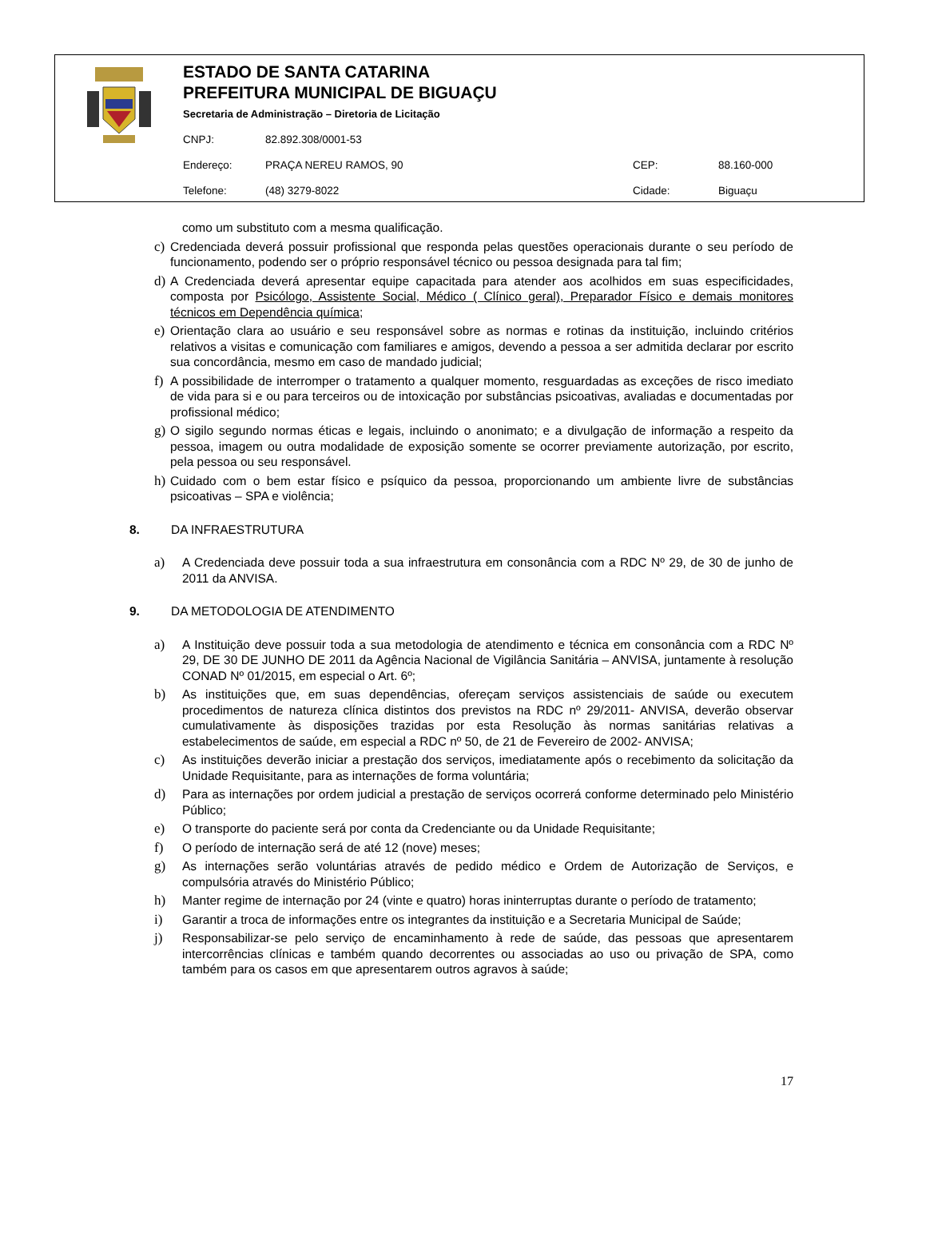ESTADO DE SANTA CATARINA
PREFEITURA MUNICIPAL DE BIGUAÇU
Secretaria de Administração – Diretoria de Licitação
| CNPJ: | 82.892.308/0001-53 | | |
| Endereço: | PRAÇA NEREU RAMOS, 90 | CEP: | 88.160-000 |
| Telefone: | (48) 3279-8022 | Cidade: | Biguaçu |
como um substituto com a mesma qualificação.
c) Credenciada deverá possuir profissional que responda pelas questões operacionais durante o seu período de funcionamento, podendo ser o próprio responsável técnico ou pessoa designada para tal fim;
d) A Credenciada deverá apresentar equipe capacitada para atender aos acolhidos em suas especificidades, composta por Psicólogo, Assistente Social, Médico ( Clínico geral), Preparador Físico e demais monitores técnicos em Dependência química;
e) Orientação clara ao usuário e seu responsável sobre as normas e rotinas da instituição, incluindo critérios relativos a visitas e comunicação com familiares e amigos, devendo a pessoa a ser admitida declarar por escrito sua concordância, mesmo em caso de mandado judicial;
f) A possibilidade de interromper o tratamento a qualquer momento, resguardadas as exceções de risco imediato de vida para si e ou para terceiros ou de intoxicação por substâncias psicoativas, avaliadas e documentadas por profissional médico;
g) O sigilo segundo normas éticas e legais, incluindo o anonimato; e a divulgação de informação a respeito da pessoa, imagem ou outra modalidade de exposição somente se ocorrer previamente autorização, por escrito, pela pessoa ou seu responsável.
h) Cuidado com o bem estar físico e psíquico da pessoa, proporcionando um ambiente livre de substâncias psicoativas – SPA e violência;
8. DA INFRAESTRUTURA
a) A Credenciada deve possuir toda a sua infraestrutura em consonância com a RDC Nº 29, de 30 de junho de 2011 da ANVISA.
9. DA METODOLOGIA DE ATENDIMENTO
a) A Instituição deve possuir toda a sua metodologia de atendimento e técnica em consonância com a RDC Nº 29, DE 30 DE JUNHO DE 2011 da Agência Nacional de Vigilância Sanitária – ANVISA, juntamente à resolução CONAD Nº 01/2015, em especial o Art. 6º;
b) As instituições que, em suas dependências, ofereçam serviços assistenciais de saúde ou executem procedimentos de natureza clínica distintos dos previstos na RDC nº 29/2011- ANVISA, deverão observar cumulativamente às disposições trazidas por esta Resolução às normas sanitárias relativas a estabelecimentos de saúde, em especial a RDC nº 50, de 21 de Fevereiro de 2002- ANVISA;
c) As instituições deverão iniciar a prestação dos serviços, imediatamente após o recebimento da solicitação da Unidade Requisitante, para as internações de forma voluntária;
d) Para as internações por ordem judicial a prestação de serviços ocorrerá conforme determinado pelo Ministério Público;
e) O transporte do paciente será por conta da Credenciante ou da Unidade Requisitante;
f) O período de internação será de até 12 (nove) meses;
g) As internações serão voluntárias através de pedido médico e Ordem de Autorização de Serviços, e compulsória através do Ministério Público;
h) Manter regime de internação por 24 (vinte e quatro) horas ininterruptas durante o período de tratamento;
i) Garantir a troca de informações entre os integrantes da instituição e a Secretaria Municipal de Saúde;
j) Responsabilizar-se pelo serviço de encaminhamento à rede de saúde, das pessoas que apresentarem intercorrências clínicas e também quando decorrentes ou associadas ao uso ou privação de SPA, como também para os casos em que apresentarem outros agravos à saúde;
17